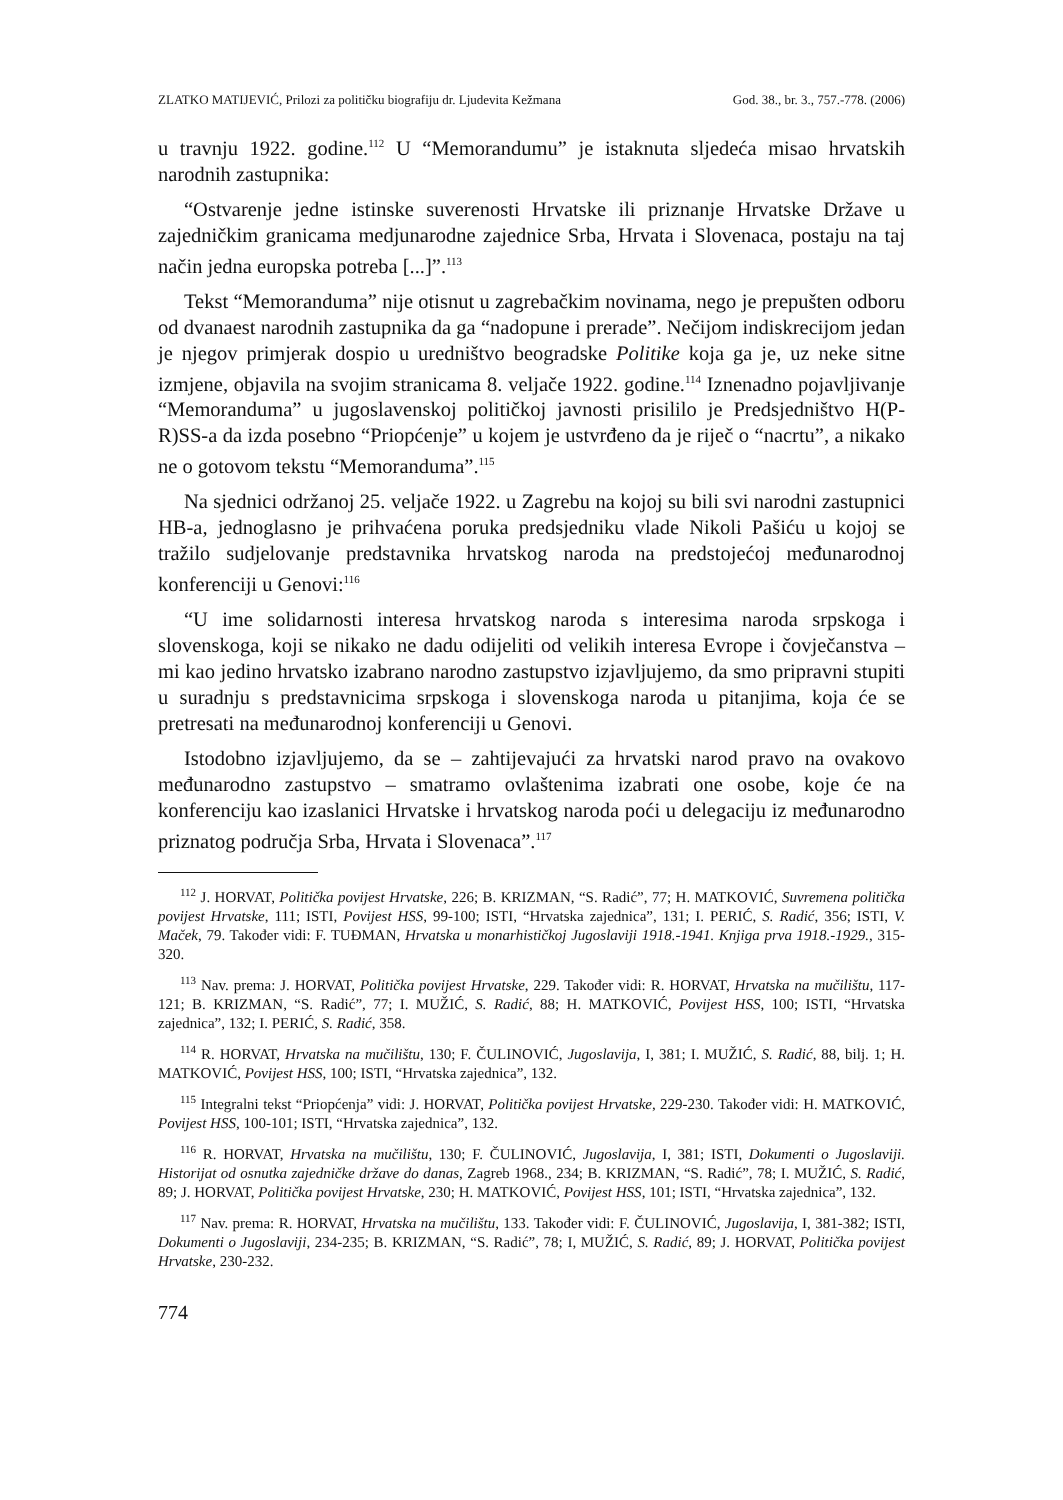ZLATKO MATIJEVIĆ, Prilozi za političku biografiju dr. Ljudevita Kežmana God. 38., br. 3., 757.-778. (2006)
u travnju 1922. godine.<sup>112</sup> U “Memorandumu” je istaknuta sljedeća misao hrvatskih narodnih zastupnika:
“Ostvarenje jedne istinske suverenosti Hrvatske ili priznanje Hrvatske Države u zajedničkim granicama medjunarodne zajednice Srba, Hrvata i Slovenaca, postaju na taj način jedna europska potreba [...]”.<sup>113</sup>
Tekst “Memoranduma” nije otisnut u zagrebačkim novinama, nego je prepušten odboru od dvanaest narodnih zastupnika da ga “nadopune i prerade”. Nečijom indiskrecijom jedan je njegov primjerak dospio u uredništvo beogradske Politike koja ga je, uz neke sitne izmjene, objavila na svojim stranicama 8. veljače 1922. godine.<sup>114</sup> Iznenadno pojavljivanje “Memoranduma” u jugoslavenskoj političkoj javnosti prisililo je Predsjedništvo H(P-R)SS-a da izda posebno “Priopćenje” u kojem je ustvrđeno da je riječ o “nacrtu”, a nikako ne o gotovom tekstu “Memoranduma”.<sup>115</sup>
Na sjednici održanoj 25. veljače 1922. u Zagrebu na kojoj su bili svi narodni zastupnici HB-a, jednoglasno je prihvaćena poruka predsjedniku vlade Nikoli Pašiću u kojoj se tražilo sudjelovanje predstavnika hrvatskog naroda na predstojećoj međunarodnoj konferenciji u Genovi:<sup>116</sup>
“U ime solidarnosti interesa hrvatskog naroda s interesima naroda srpskoga i slovenskoga, koji se nikako ne dadu odijeliti od velikih interesa Evrope i čovječanstva – mi kao jedino hrvatsko izabrano narodno zastupstvo izjavljujemo, da smo pripravni stupiti u suradnju s predstavnicima srpskoga i slovenskoga naroda u pitanjima, koja će se pretresati na međunarodnoj konferenciji u Genovi.
Istodobno izjavljujemo, da se – zahtijevajući za hrvatski narod pravo na ovakovo međunarodno zastupstvo – smatramo ovlaštenima izabrati one osobe, koje će na konferenciju kao izaslanici Hrvatske i hrvatskog naroda poći u delegaciju iz međunarodno priznatog područja Srba, Hrvata i Slovenaca”.<sup>117</sup>
<sup>112</sup> J. HORVAT, Politička povijest Hrvatske, 226; B. KRIZMAN, “S. Radić”, 77; H. MATKOVIĆ, Suvremena politička povijest Hrvatske, 111; ISTI, Povijest HSS, 99-100; ISTI, “Hrvatska zajednica”, 131; I. PERIĆ, S. Radić, 356; ISTI, V. Maček, 79. Također vidi: F. TUĐMAN, Hrvatska u monarhističkoj Jugoslaviji 1918.-1941. Knjiga prva 1918.-1929., 315-320.
<sup>113</sup> Nav. prema: J. HORVAT, Politička povijest Hrvatske, 229. Također vidi: R. HORVAT, Hrvatska na mučilištu, 117-121; B. KRIZMAN, “S. Radić”, 77; I. MUŽIĆ, S. Radić, 88; H. MATKOVIĆ, Povijest HSS, 100; ISTI, “Hrvatska zajednica”, 132; I. PERIĆ, S. Radić, 358.
<sup>114</sup> R. HORVAT, Hrvatska na mučilištu, 130; F. ČULINOVIĆ, Jugoslavija, I, 381; I. MUŽIĆ, S. Radić, 88, bilj. 1; H. MATKOVIĆ, Povijest HSS, 100; ISTI, “Hrvatska zajednica”, 132.
<sup>115</sup> Integralni tekst “Priopćenja” vidi: J. HORVAT, Politička povijest Hrvatske, 229-230. Također vidi: H. MATKOVIĆ, Povijest HSS, 100-101; ISTI, “Hrvatska zajednica”, 132.
<sup>116</sup> R. HORVAT, Hrvatska na mučilištu, 130; F. ČULINOVIĆ, Jugoslavija, I, 381; ISTI, Dokumenti o Jugoslaviji. Historijat od osnutka zajedničke države do danas, Zagreb 1968., 234; B. KRIZMAN, “S. Radić”, 78; I. MUŽIĆ, S. Radić, 89; J. HORVAT, Politička povijest Hrvatske, 230; H. MATKOVIĆ, Povijest HSS, 101; ISTI, “Hrvatska zajednica”, 132.
<sup>117</sup> Nav. prema: R. HORVAT, Hrvatska na mučilištu, 133. Također vidi: F. ČULINOVIĆ, Jugoslavija, I, 381-382; ISTI, Dokumenti o Jugoslaviji, 234-235; B. KRIZMAN, “S. Radić”, 78; I, MUŽIĆ, S. Radić, 89; J. HORVAT, Politička povijest Hrvatske, 230-232.
774